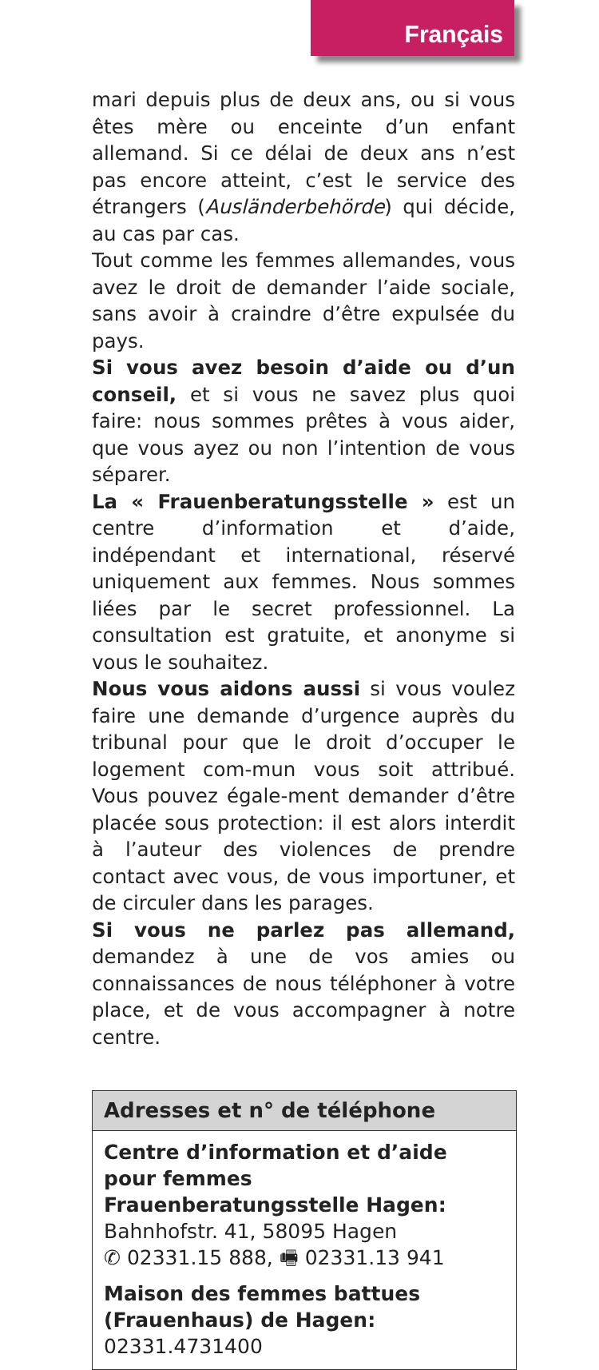Français
mari depuis plus de deux ans, ou si vous êtes mère ou enceinte d’un enfant allemand. Si ce délai de deux ans n’est pas encore atteint, c’est le service des étrangers (Ausländerbehörde) qui décide, au cas par cas.
Tout comme les femmes allemandes, vous avez le droit de demander l’aide sociale, sans avoir à craindre d’être expulsée du pays.
Si vous avez besoin d’aide ou d’un conseil, et si vous ne savez plus quoi faire: nous sommes prêtes à vous aider, que vous ayez ou non l’intention de vous séparer.
La « Frauenberatungsstelle » est un centre d’information et d’aide, indépendant et international, réservé uniquement aux femmes. Nous sommes liées par le secret professionnel. La consultation est gratuite, et anonyme si vous le souhaitez.
Nous vous aidons aussi si vous voulez faire une demande d’urgence auprès du tribunal pour que le droit d’occuper le logement com-mun vous soit attribué. Vous pouvez égale-ment demander d’être placée sous protection: il est alors interdit à l’auteur des violences de prendre contact avec vous, de vous importuner, et de circuler dans les parages.
Si vous ne parlez pas allemand, demandez à une de vos amies ou connaissances de nous téléphoner à votre place, et de vous accompagner à notre centre.
Adresses et n° de téléphone
Centre d’information et d’aide pour femmes Frauenberatungsstelle Hagen:
Bahnhofstr. 41, 58095 Hagen
✆ 02331.15 888, 🖷 02331.13 941
Maison des femmes battues (Frauenhaus) de Hagen: 02331.4731400